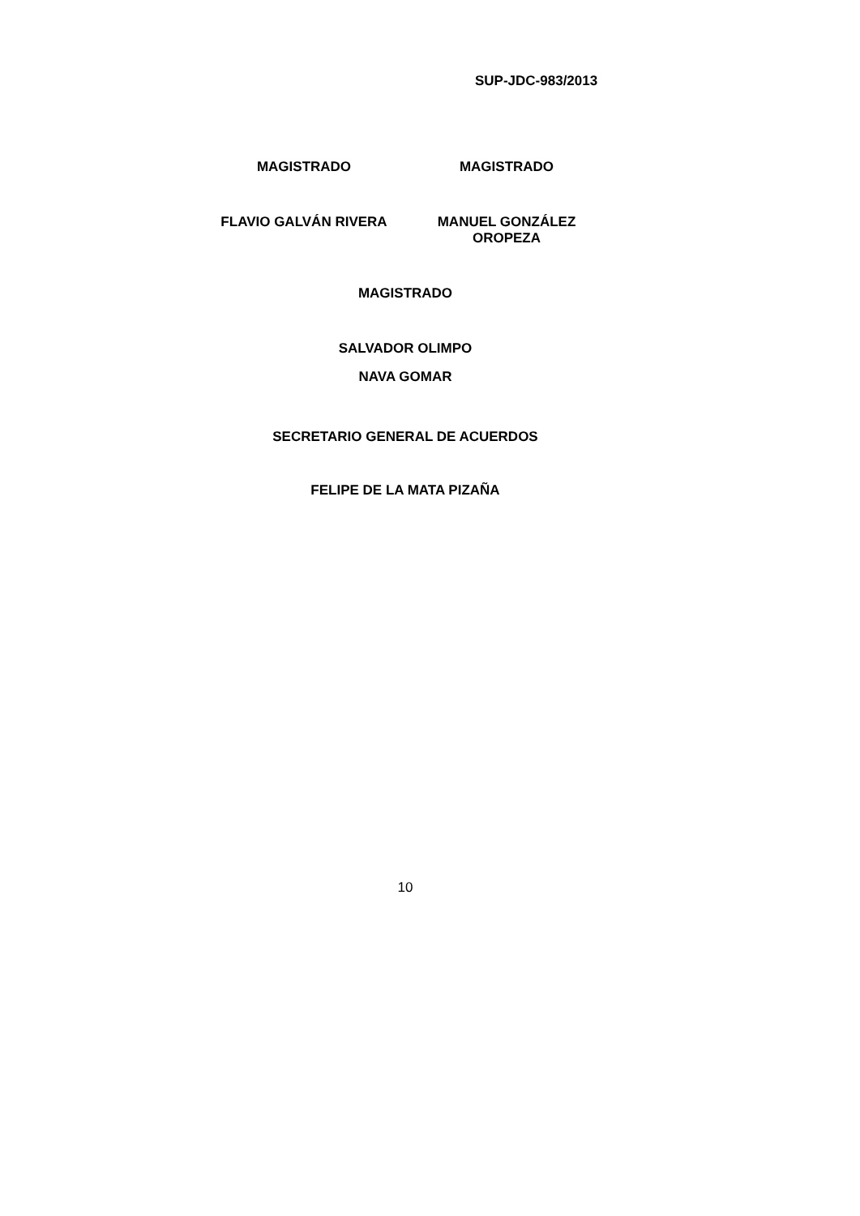SUP-JDC-983/2013
MAGISTRADO MAGISTRADO
FLAVIO GALVÁN RIVERA MANUEL GONZÁLEZ
OROPEZA
MAGISTRADO
SALVADOR OLIMPO
NAVA GOMAR
SECRETARIO GENERAL DE ACUERDOS
FELIPE DE LA MATA PIZAÑA
10